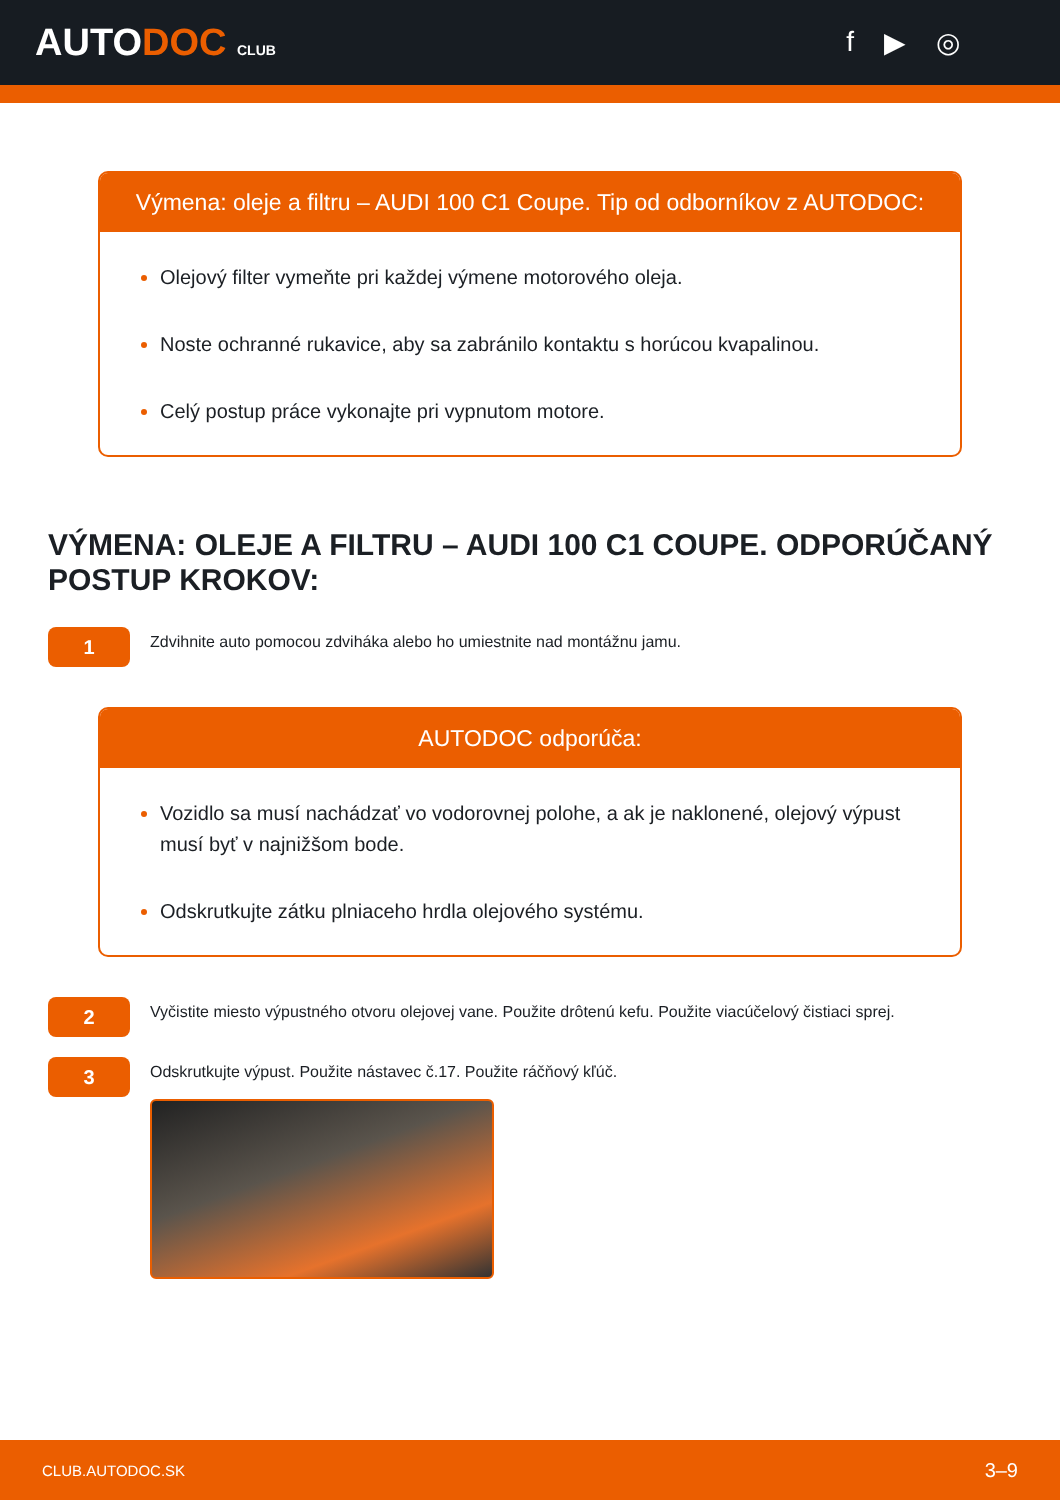AUTODOC CLUB
f ▶ ◎
Výmena: oleje a filtru – AUDI 100 C1 Coupe. Tip od odborníkov z AUTODOC:
Olejový filter vymeňte pri každej výmene motorového oleja.
Noste ochranné rukavice, aby sa zabránilo kontaktu s horúcou kvapalinou.
Celý postup práce vykonajte pri vypnutom motore.
VÝMENA: OLEJE A FILTRU – AUDI 100 C1 COUPE. ODPORÚČANÝ POSTUP KROKOV:
1
Zdvihnite auto pomocou zdviháka alebo ho umiestnite nad montážnu jamu.
AUTODOC odporúča:
Vozidlo sa musí nachádzať vo vodorovnej polohe, a ak je naklonené, olejový výpust musí byť v najnižšom bode.
Odskrutkujte zátku plniaceho hrdla olejového systému.
2
Vyčistite miesto výpustného otvoru olejovej vane. Použite drôtenú kefu. Použite viacúčelový čistiaci sprej.
3
Odskrutkujte výpust. Použite nástavec č.17. Použite ráčňový kľúč.
CLUB.AUTODOC.SK 3–9